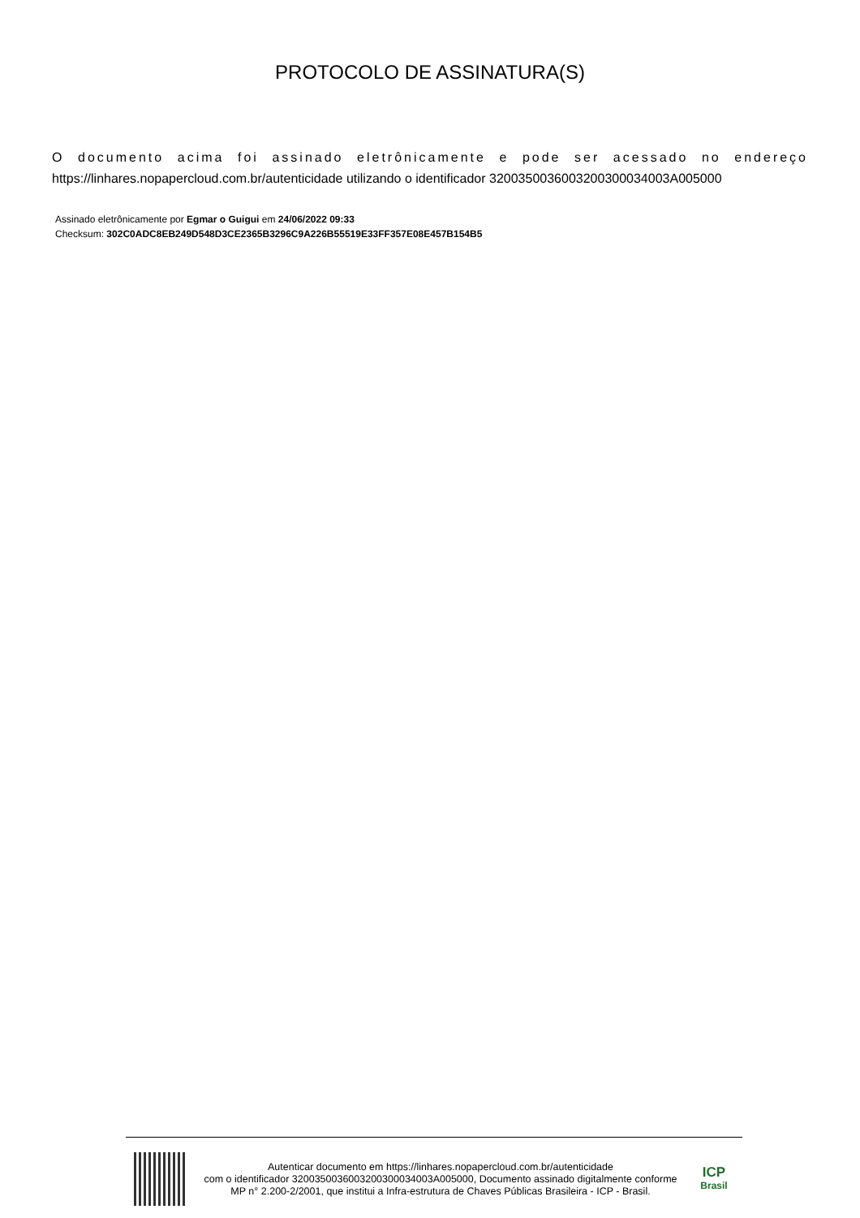PROTOCOLO DE ASSINATURA(S)
O documento acima foi assinado eletrônicamente e pode ser acessado no endereço
https://linhares.nopapercloud.com.br/autenticidade utilizando o identificador 320035003600320030003400​3A005000
Assinado eletrônicamente por Egmar o Guigui em 24/06/2022 09:33
Checksum: 302C0ADC8EB249D548D3CE2365B3296C9A226B55519E33FF357E08E457B154B5
Autenticar documento em https://linhares.nopapercloud.com.br/autenticidade
com o identificador 3200350036003200300034003A005000, Documento assinado digitalmente conforme MP n° 2.200-2/2001, que institui a Infra-estrutura de Chaves Públicas Brasileira - ICP - Brasil.
ICP
Brasil